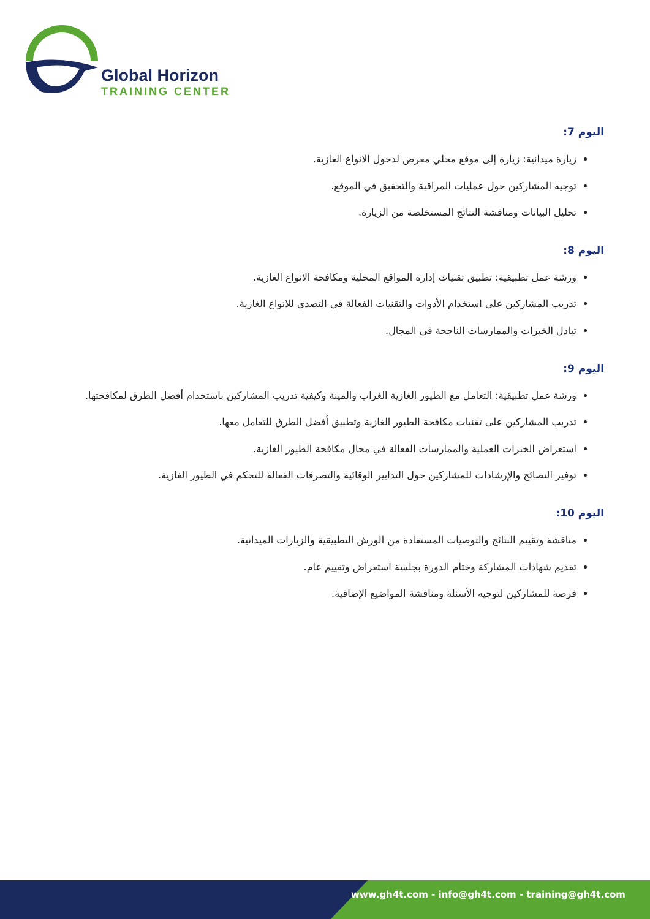Global Horizon
TRAINING CENTER
اليوم 7:
زيارة ميدانية: زيارة إلى موقع محلي معرض لدخول الانواع الغازية.
توجيه المشاركين حول عمليات المراقبة والتحقيق في الموقع.
تحليل البيانات ومناقشة النتائج المستخلصة من الزيارة.
اليوم 8:
ورشة عمل تطبيقية: تطبيق تقنيات إدارة المواقع المحلية ومكافحة الانواع الغازية.
تدريب المشاركين على استخدام الأدوات والتقنيات الفعالة في التصدي للانواع الغازية.
تبادل الخبرات والممارسات الناجحة في المجال.
اليوم 9:
ورشة عمل تطبيقية: التعامل مع الطيور الغازية الغراب والمينة وكيفية تدريب المشاركين باستخدام أفضل الطرق لمكافحتها.
تدريب المشاركين على تقنيات مكافحة الطيور الغازية وتطبيق أفضل الطرق للتعامل معها.
استعراض الخبرات العملية والممارسات الفعالة في مجال مكافحة الطيور الغازية.
توفير النصائح والإرشادات للمشاركين حول التدابير الوقائية والتصرفات الفعالة للتحكم في الطيور الغازية.
اليوم 10:
مناقشة وتقييم النتائج والتوصيات المستفادة من الورش التطبيقية والزيارات الميدانية.
تقديم شهادات المشاركة وختام الدورة بجلسة استعراض وتقييم عام.
فرصة للمشاركين لتوجيه الأسئلة ومناقشة المواضيع الإضافية.
www.gh4t.com - info@gh4t.com - training@gh4t.com